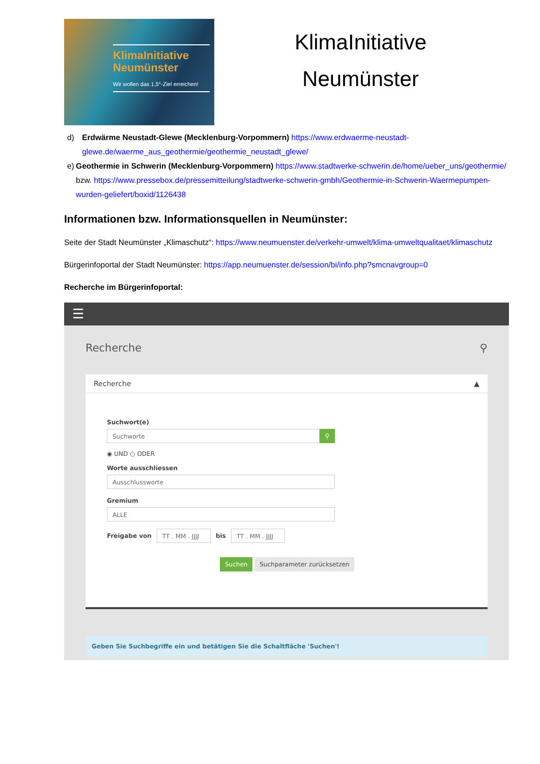KlimaInitiative Neumünster
Wir wollen das 1,5°-Ziel erreichen!
KlimaInitiative
Neumünster
d) Erdwärme Neustadt-Glewe (Mecklenburg-Vorpommern) https://www.erdwaerme-neustadt-glewe.de/waerme_aus_geothermie/geothermie_neustadt_glewe/
e) Geothermie in Schwerin (Mecklenburg-Vorpommern) https://www.stadtwerke-schwerin.de/home/ueber_uns/geothermie/ bzw. https://www.pressebox.de/pressemitteilung/stadtwerke-schwerin-gmbh/Geothermie-in-Schwerin-Waermepumpen-wurden-geliefert/boxid/1126438
Informationen bzw. Informationsquellen in Neumünster:
Seite der Stadt Neumünster „Klimaschutz“: https://www.neumuenster.de/verkehr-umwelt/klima-umweltqualitaet/klimaschutz
Bürgerinfoportal der Stadt Neumünster: https://app.neumuenster.de/session/bi/info.php?smcnavgroup=0
Recherche im Bürgerinfoportal:
☰
Recherche ⚲
Recherche ▲
Suchwort(e)
Suchworte
⚲
◉ UND ○ ODER
Worte ausschliessen
Ausschlussworte
Gremium
ALLE
Freigabe von
TT . MM . JJJJ
bis
TT . MM . JJJJ
Suchen Suchparameter zurücksetzen
Geben Sie Suchbegriffe ein und betätigen Sie die Schaltfläche 'Suchen'!